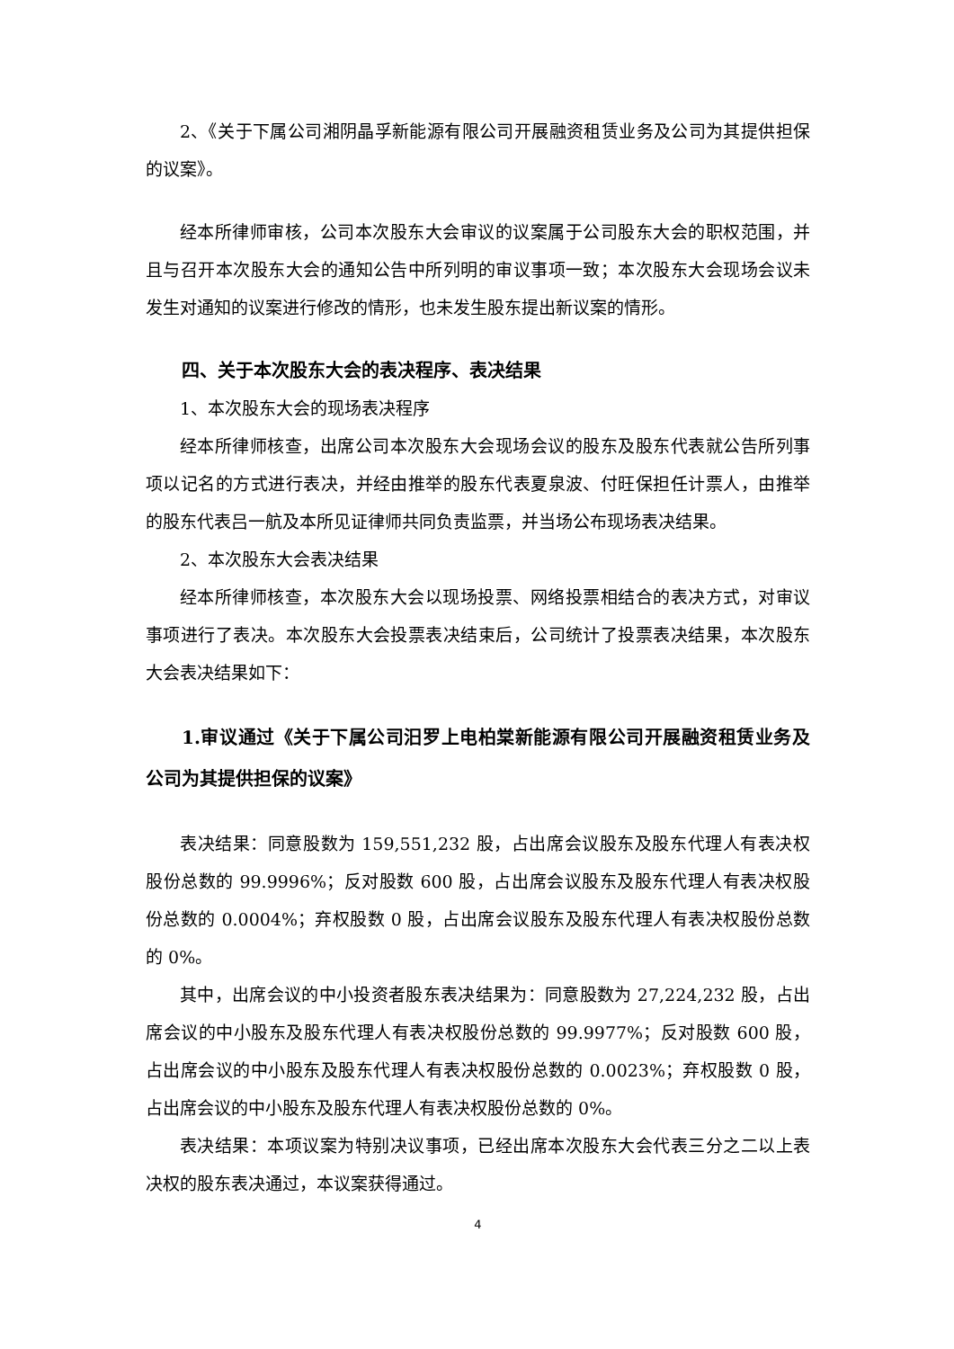2、《关于下属公司湘阴晶孚新能源有限公司开展融资租赁业务及公司为其提供担保的议案》。
经本所律师审核，公司本次股东大会审议的议案属于公司股东大会的职权范围，并且与召开本次股东大会的通知公告中所列明的审议事项一致；本次股东大会现场会议未发生对通知的议案进行修改的情形，也未发生股东提出新议案的情形。
四、关于本次股东大会的表决程序、表决结果
1、本次股东大会的现场表决程序
经本所律师核查，出席公司本次股东大会现场会议的股东及股东代表就公告所列事项以记名的方式进行表决，并经由推举的股东代表夏泉波、付旺保担任计票人，由推举的股东代表吕一航及本所见证律师共同负责监票，并当场公布现场表决结果。
2、本次股东大会表决结果
经本所律师核查，本次股东大会以现场投票、网络投票相结合的表决方式，对审议事项进行了表决。本次股东大会投票表决结束后，公司统计了投票表决结果，本次股东大会表决结果如下：
1.审议通过《关于下属公司汨罗上电柏棠新能源有限公司开展融资租赁业务及公司为其提供担保的议案》
表决结果：同意股数为 159,551,232 股，占出席会议股东及股东代理人有表决权股份总数的 99.9996%；反对股数 600 股，占出席会议股东及股东代理人有表决权股份总数的 0.0004%；弃权股数 0 股，占出席会议股东及股东代理人有表决权股份总数的 0%。
其中，出席会议的中小投资者股东表决结果为：同意股数为 27,224,232 股，占出席会议的中小股东及股东代理人有表决权股份总数的 99.9977%；反对股数 600 股，占出席会议的中小股东及股东代理人有表决权股份总数的 0.0023%；弃权股数 0 股，占出席会议的中小股东及股东代理人有表决权股份总数的 0%。
表决结果：本项议案为特别决议事项，已经出席本次股东大会代表三分之二以上表决权的股东表决通过，本议案获得通过。
4